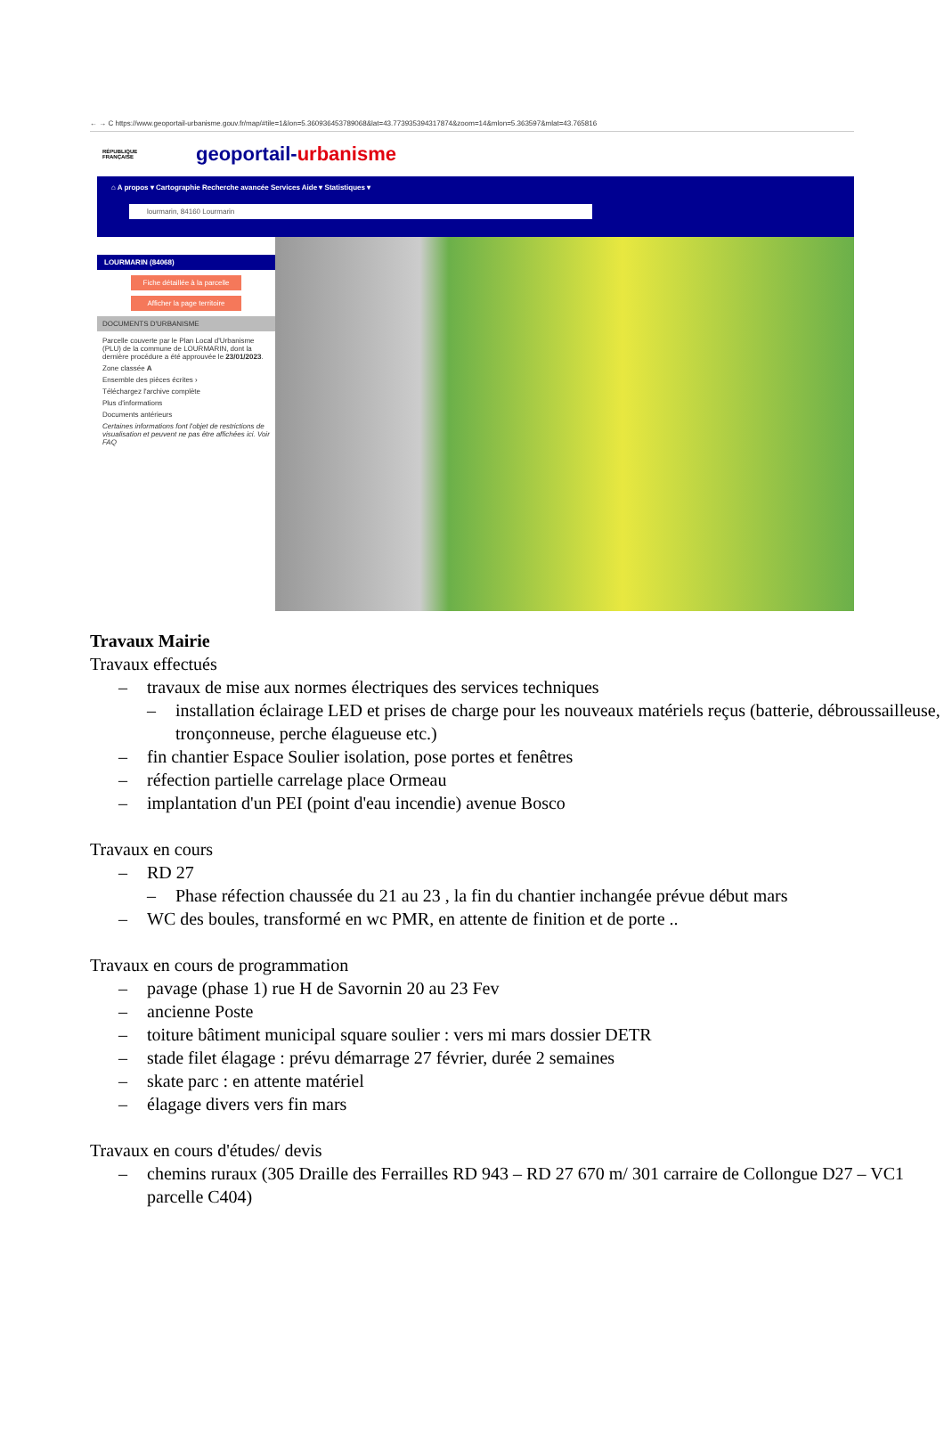← → C https://www.geoportail-urbanisme.gouv.fr/map/#tile=1&lon=5.360936453789068&lat=43.773935394317874&zoom=14&mlon=5.363597&mlat=43.765816
RÉPUBLIQUE
FRANÇAISE
geoportail-urbanisme
⌂ A propos ▾ Cartographie Recherche avancée Services Aide ▾ Statistiques ▾
lourmarin, 84160 Lourmarin
LOURMARIN (84068)
Fiche détaillée à la parcelle
Afficher la page territoire
DOCUMENTS D'URBANISME
Parcelle couverte par le Plan Local d'Urbanisme (PLU) de la commune de LOURMARIN, dont la dernière procédure a été approuvée le 23/01/2023.
Zone classée A
Ensemble des pièces écrites ›
Téléchargez l'archive complète
Plus d'informations
Documents antérieurs
Certaines informations font l'objet de restrictions de visualisation et peuvent ne pas être affichées ici. Voir FAQ
Travaux Mairie
Travaux effectués
– travaux de mise aux normes électriques des services techniques
– installation éclairage LED et prises de charge pour les nouveaux matériels reçus (batterie, débroussailleuse, tronçonneuse, perche élagueuse etc.)
– fin chantier Espace Soulier isolation, pose portes et fenêtres
– réfection partielle carrelage place Ormeau
– implantation d'un PEI (point d'eau incendie) avenue Bosco
Travaux en cours
– RD 27
– Phase réfection chaussée du 21 au 23 , la fin du chantier inchangée prévue début mars
– WC des boules, transformé en wc PMR, en attente de finition et de porte ..
Travaux en cours de programmation
– pavage (phase 1) rue H de Savornin 20 au 23 Fev
– ancienne Poste
– toiture bâtiment municipal square soulier : vers mi mars dossier DETR
– stade filet élagage : prévu démarrage 27 février, durée 2 semaines
– skate parc : en attente matériel
– élagage divers vers fin mars
Travaux en cours d'études/ devis
– chemins ruraux (305 Draille des Ferrailles RD 943 – RD 27 670 m/ 301 carraire de Collongue D27 – VC1 parcelle C404)